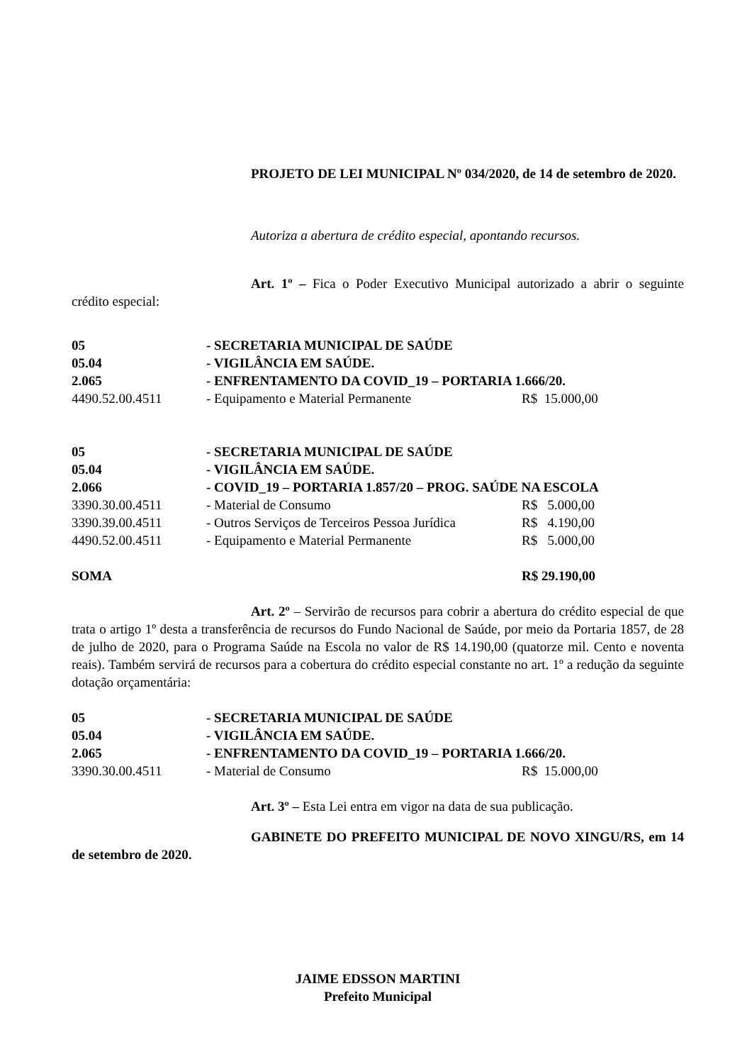PROJETO DE LEI MUNICIPAL Nº 034/2020, de 14 de setembro de 2020.
Autoriza a abertura de crédito especial, apontando recursos.
Art. 1º – Fica o Poder Executivo Municipal autorizado a abrir o seguinte crédito especial:
| 05 | - SECRETARIA MUNICIPAL DE SAÚDE | |
| 05.04 | - VIGILÂNCIA EM SAÚDE. | |
| 2.065 | - ENFRENTAMENTO DA COVID_19 – PORTARIA 1.666/20. | |
| 4490.52.00.4511 | - Equipamento e Material Permanente | R$ 15.000,00 |
| 05 | - SECRETARIA MUNICIPAL DE SAÚDE | |
| 05.04 | - VIGILÂNCIA EM SAÚDE. | |
| 2.066 | - COVID_19 – PORTARIA 1.857/20 – PROG. SAÚDE NA ESCOLA | |
| 3390.30.00.4511 | - Material de Consumo | R$ 5.000,00 |
| 3390.39.00.4511 | - Outros Serviços de Terceiros Pessoa Jurídica | R$ 4.190,00 |
| 4490.52.00.4511 | - Equipamento e Material Permanente | R$ 5.000,00 |
| SOMA | | R$ 29.190,00 |
Art. 2º – Servirão de recursos para cobrir a abertura do crédito especial de que trata o artigo 1º desta a transferência de recursos do Fundo Nacional de Saúde, por meio da Portaria 1857, de 28 de julho de 2020, para o Programa Saúde na Escola no valor de R$ 14.190,00 (quatorze mil. Cento e noventa reais). Também servirá de recursos para a cobertura do crédito especial constante no art. 1º a redução da seguinte dotação orçamentária:
| 05 | - SECRETARIA MUNICIPAL DE SAÚDE | |
| 05.04 | - VIGILÂNCIA EM SAÚDE. | |
| 2.065 | - ENFRENTAMENTO DA COVID_19 – PORTARIA 1.666/20. | |
| 3390.30.00.4511 | - Material de Consumo | R$ 15.000,00 |
Art. 3º – Esta Lei entra em vigor na data de sua publicação.
GABINETE DO PREFEITO MUNICIPAL DE NOVO XINGU/RS, em 14 de setembro de 2020.
JAIME EDSSON MARTINI
Prefeito Municipal